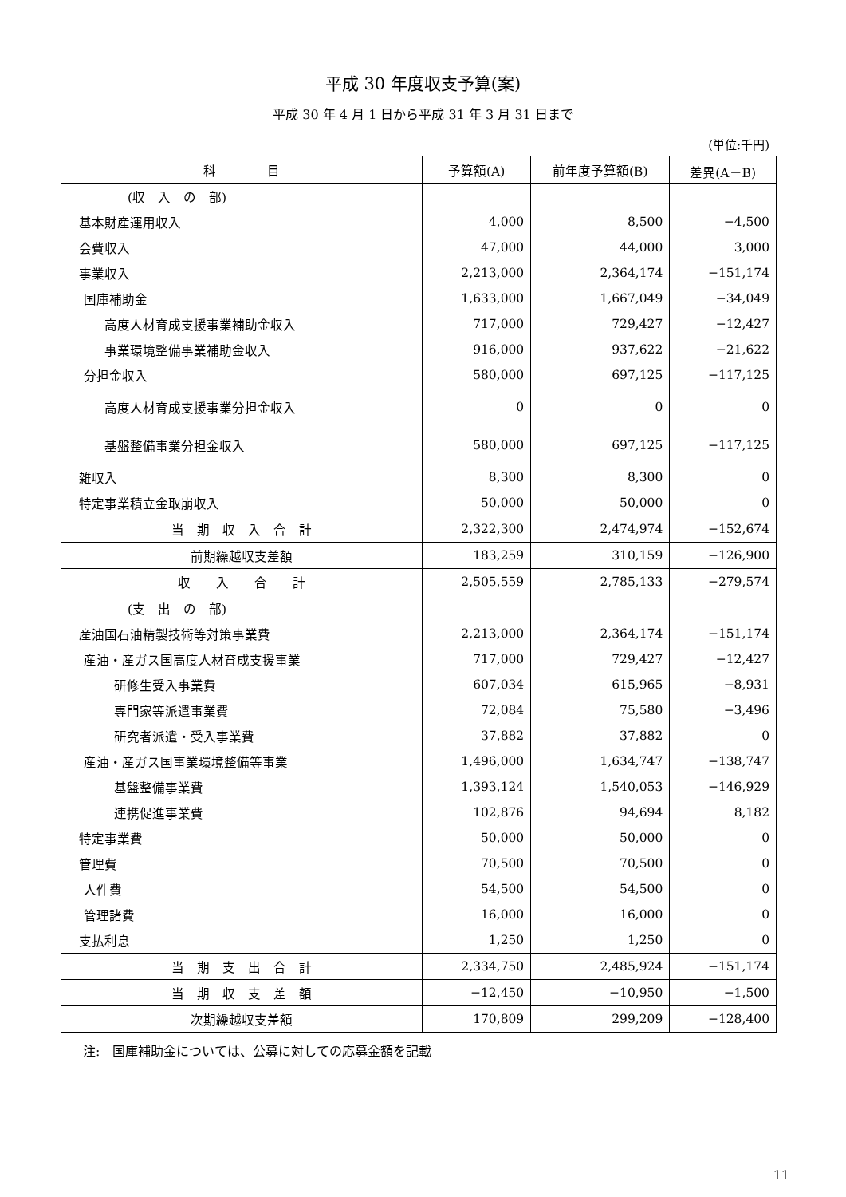平成 30 年度収支予算(案)
平成 30 年 4 月 1 日から平成 31 年 3 月 31 日まで
(単位:千円)
| 科 目 | 予算額(A) | 前年度予算額(B) | 差異(A－B) |
| --- | --- | --- | --- |
| (収 入 の 部) | | | |
| 基本財産運用収入 | 4,000 | 8,500 | −4,500 |
| 会費収入 | 47,000 | 44,000 | 3,000 |
| 事業収入 | 2,213,000 | 2,364,174 | −151,174 |
| 国庫補助金 | 1,633,000 | 1,667,049 | −34,049 |
| 高度人材育成支援事業補助金収入 | 717,000 | 729,427 | −12,427 |
| 事業環境整備事業補助金収入 | 916,000 | 937,622 | −21,622 |
| 分担金収入 | 580,000 | 697,125 | −117,125 |
| 高度人材育成支援事業分担金収入 | 0 | 0 | 0 |
| 基盤整備事業分担金収入 | 580,000 | 697,125 | −117,125 |
| 雑収入 | 8,300 | 8,300 | 0 |
| 特定事業積立金取崩収入 | 50,000 | 50,000 | 0 |
| 当 期 収 入 合 計 | 2,322,300 | 2,474,974 | −152,674 |
| 前期繰越収支差額 | 183,259 | 310,159 | −126,900 |
| 収 入 合 計 | 2,505,559 | 2,785,133 | −279,574 |
| (支 出 の 部) | | | |
| 産油国石油精製技術等対策事業費 | 2,213,000 | 2,364,174 | −151,174 |
| 産油・産ガス国高度人材育成支援事業 | 717,000 | 729,427 | −12,427 |
| 研修生受入事業費 | 607,034 | 615,965 | −8,931 |
| 専門家等派遣事業費 | 72,084 | 75,580 | −3,496 |
| 研究者派遣・受入事業費 | 37,882 | 37,882 | 0 |
| 産油・産ガス国事業環境整備等事業 | 1,496,000 | 1,634,747 | −138,747 |
| 基盤整備事業費 | 1,393,124 | 1,540,053 | −146,929 |
| 連携促進事業費 | 102,876 | 94,694 | 8,182 |
| 特定事業費 | 50,000 | 50,000 | 0 |
| 管理費 | 70,500 | 70,500 | 0 |
| 人件費 | 54,500 | 54,500 | 0 |
| 管理諸費 | 16,000 | 16,000 | 0 |
| 支払利息 | 1,250 | 1,250 | 0 |
| 当 期 支 出 合 計 | 2,334,750 | 2,485,924 | −151,174 |
| 当 期 収 支 差 額 | −12,450 | −10,950 | −1,500 |
| 次期繰越収支差額 | 170,809 | 299,209 | −128,400 |
注:　国庫補助金については、公募に対しての応募金額を記載
11